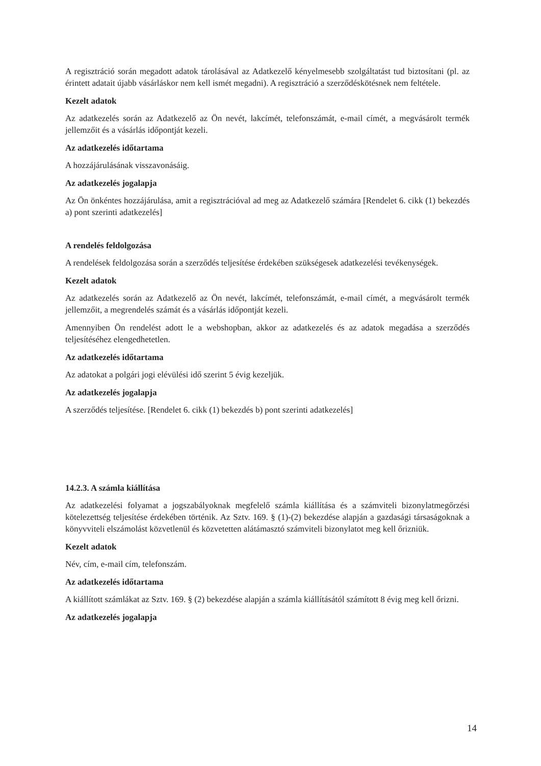A regisztráció során megadott adatok tárolásával az Adatkezelő kényelmesebb szolgáltatást tud biztosítani (pl. az érintett adatait újabb vásárláskor nem kell ismét megadni). A regisztráció a szerződéskötésnek nem feltétele.
Kezelt adatok
Az adatkezelés során az Adatkezelő az Ön nevét, lakcímét, telefonszámát, e-mail címét, a megvásárolt termék jellemzőit és a vásárlás időpontját kezeli.
Az adatkezelés időtartama
A hozzájárulásának visszavonásáig.
Az adatkezelés jogalapja
Az Ön önkéntes hozzájárulása, amit a regisztrációval ad meg az Adatkezelő számára [Rendelet 6. cikk (1) bekezdés a) pont szerinti adatkezelés]
A rendelés feldolgozása
A rendelések feldolgozása során a szerződés teljesítése érdekében szükségesek adatkezelési tevékenységek.
Kezelt adatok
Az adatkezelés során az Adatkezelő az Ön nevét, lakcímét, telefonszámát, e-mail címét, a megvásárolt termék jellemzőit, a megrendelés számát és a vásárlás időpontját kezeli.
Amennyiben Ön rendelést adott le a webshopban, akkor az adatkezelés és az adatok megadása a szerződés teljesítéséhez elengedhetetlen.
Az adatkezelés időtartama
Az adatokat a polgári jogi elévülési idő szerint 5 évig kezeljük.
Az adatkezelés jogalapja
A szerződés teljesítése. [Rendelet 6. cikk (1) bekezdés b) pont szerinti adatkezelés]
14.2.3. A számla kiállítása
Az adatkezelési folyamat a jogszabályoknak megfelelő számla kiállítása és a számviteli bizonylatmegőrzési kötelezettség teljesítése érdekében történik. Az Sztv. 169. § (1)-(2) bekezdése alapján a gazdasági társaságoknak a könyvviteli elszámolást közvetlenül és közvetetten alátámasztó számviteli bizonylatot meg kell őrizniük.
Kezelt adatok
Név, cím, e-mail cím, telefonszám.
Az adatkezelés időtartama
A kiállított számlákat az Sztv. 169. § (2) bekezdése alapján a számla kiállításától számított 8 évig meg kell őrizni.
Az adatkezelés jogalapja
14